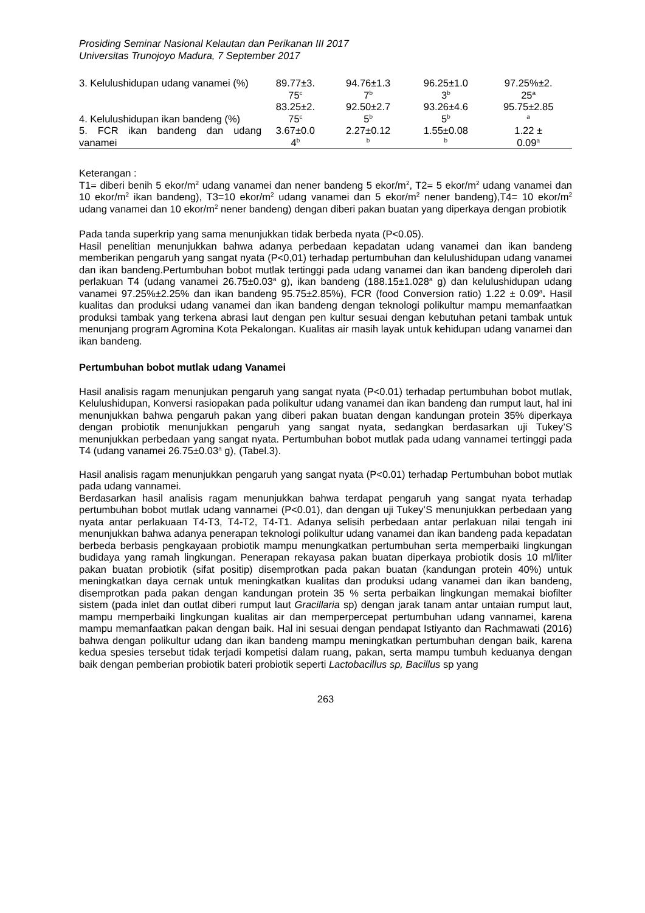Prosiding Seminar Nasional Kelautan dan Perikanan III 2017
Universitas Trunojoyo Madura, 7 September 2017
| 3. Kelulushidupan udang vanamei (%) | 89.77±3. 75<sup>c</sup> | 94.76±1.3 7<sup>b</sup> | 96.25±1.0 3<sup>b</sup> | 97.25%±2. 25<sup>a</sup> |
| 4. Kelulushidupan ikan bandeng (%) | 83.25±2. 75<sup>c</sup> | 92.50±2.7 5<sup>b</sup> | 93.26±4.6 5<sup>b</sup> | 95.75±2.85 <sup>a</sup> |
| 5. FCR ikan bandeng dan udang vanamei | 3.67±0.0 4<sup>b</sup> | 2.27±0.12 <sup>b</sup> | 1.55±0.08 <sup>b</sup> | 1.22 ± 0.09<sup>a</sup> |
Keterangan :
T1= diberi benih 5 ekor/m<sup>2</sup> udang vanamei dan nener bandeng 5 ekor/m<sup>2</sup>, T2= 5 ekor/m<sup>2</sup> udang vanamei dan 10 ekor/m<sup>2</sup> ikan bandeng), T3=10 ekor/m<sup>2</sup> udang vanamei dan 5 ekor/m<sup>2</sup> nener bandeng),T4= 10 ekor/m<sup>2</sup> udang vanamei dan 10 ekor/m<sup>2</sup> nener bandeng) dengan diberi pakan buatan yang diperkaya dengan probiotik
Pada tanda superkrip yang sama menunjukkan tidak berbeda nyata (P<0.05).
Hasil penelitian menunjukkan bahwa adanya perbedaan kepadatan udang vanamei dan ikan bandeng memberikan pengaruh yang sangat nyata (P<0,01) terhadap pertumbuhan dan kelulushidupan udang vanamei dan ikan bandeng.Pertumbuhan bobot mutlak tertinggi pada udang vanamei dan ikan bandeng diperoleh dari perlakuan T4 (udang vanamei 26.75±0.03<sup>a</sup> g), ikan bandeng (188.15±1.028<sup>a</sup> g) dan kelulushidupan udang vanamei 97.25%±2.25% dan ikan bandeng 95.75±2.85%), FCR (food Conversion ratio) 1.22 ± 0.09<sup>a</sup>. Hasil kualitas dan produksi udang vanamei dan ikan bandeng dengan teknologi polikultur mampu memanfaatkan produksi tambak yang terkena abrasi laut dengan pen kultur sesuai dengan kebutuhan petani tambak untuk menunjang program Agromina Kota Pekalongan. Kualitas air masih layak untuk kehidupan udang vanamei dan ikan bandeng.
Pertumbuhan bobot mutlak udang Vanamei
Hasil analisis ragam menunjukan pengaruh yang sangat nyata (P<0.01) terhadap pertumbuhan bobot mutlak, Kelulushidupan, Konversi rasiopakan pada polikultur udang vanamei dan ikan bandeng dan rumput laut, hal ini menunjukkan bahwa pengaruh pakan yang diberi pakan buatan dengan kandungan protein 35% diperkaya dengan probiotik menunjukkan pengaruh yang sangat nyata, sedangkan berdasarkan uji Tukey’S menunjukkan perbedaan yang sangat nyata. Pertumbuhan bobot mutlak pada udang vannamei tertinggi pada T4 (udang vanamei 26.75±0.03<sup>a</sup> g), (Tabel.3).
Hasil analisis ragam menunjukkan pengaruh yang sangat nyata (P<0.01) terhadap Pertumbuhan bobot mutlak pada udang vannamei.
Berdasarkan hasil analisis ragam menunjukkan bahwa terdapat pengaruh yang sangat nyata terhadap pertumbuhan bobot mutlak udang vannamei (P<0.01), dan dengan uji Tukey’S menunjukkan perbedaan yang nyata antar perlakuaan T4-T3, T4-T2, T4-T1. Adanya selisih perbedaan antar perlakuan nilai tengah ini menunjukkan bahwa adanya penerapan teknologi polikultur udang vanamei dan ikan bandeng pada kepadatan berbeda berbasis pengkayaan probiotik mampu menungkatkan pertumbuhan serta memperbaiki lingkungan budidaya yang ramah lingkungan. Penerapan rekayasa pakan buatan diperkaya probiotik dosis 10 ml/liter pakan buatan probiotik (sifat positip) disemprotkan pada pakan buatan (kandungan protein 40%) untuk meningkatkan daya cernak untuk meningkatkan kualitas dan produksi udang vanamei dan ikan bandeng, disemprotkan pada pakan dengan kandungan protein 35 % serta perbaikan lingkungan memakai biofilter sistem (pada inlet dan outlat diberi rumput laut Gracillaria sp) dengan jarak tanam antar untaian rumput laut, mampu memperbaiki lingkungan kualitas air dan memperpercepat pertumbuhan udang vannamei, karena mampu memanfaatkan pakan dengan baik. Hal ini sesuai dengan pendapat Istiyanto dan Rachmawati (2016) bahwa dengan polikultur udang dan ikan bandeng mampu meningkatkan pertumbuhan dengan baik, karena kedua spesies tersebut tidak terjadi kompetisi dalam ruang, pakan, serta mampu tumbuh keduanya dengan baik dengan pemberian probiotik bateri probiotik seperti Lactobacillus sp, Bacillus sp yang
263